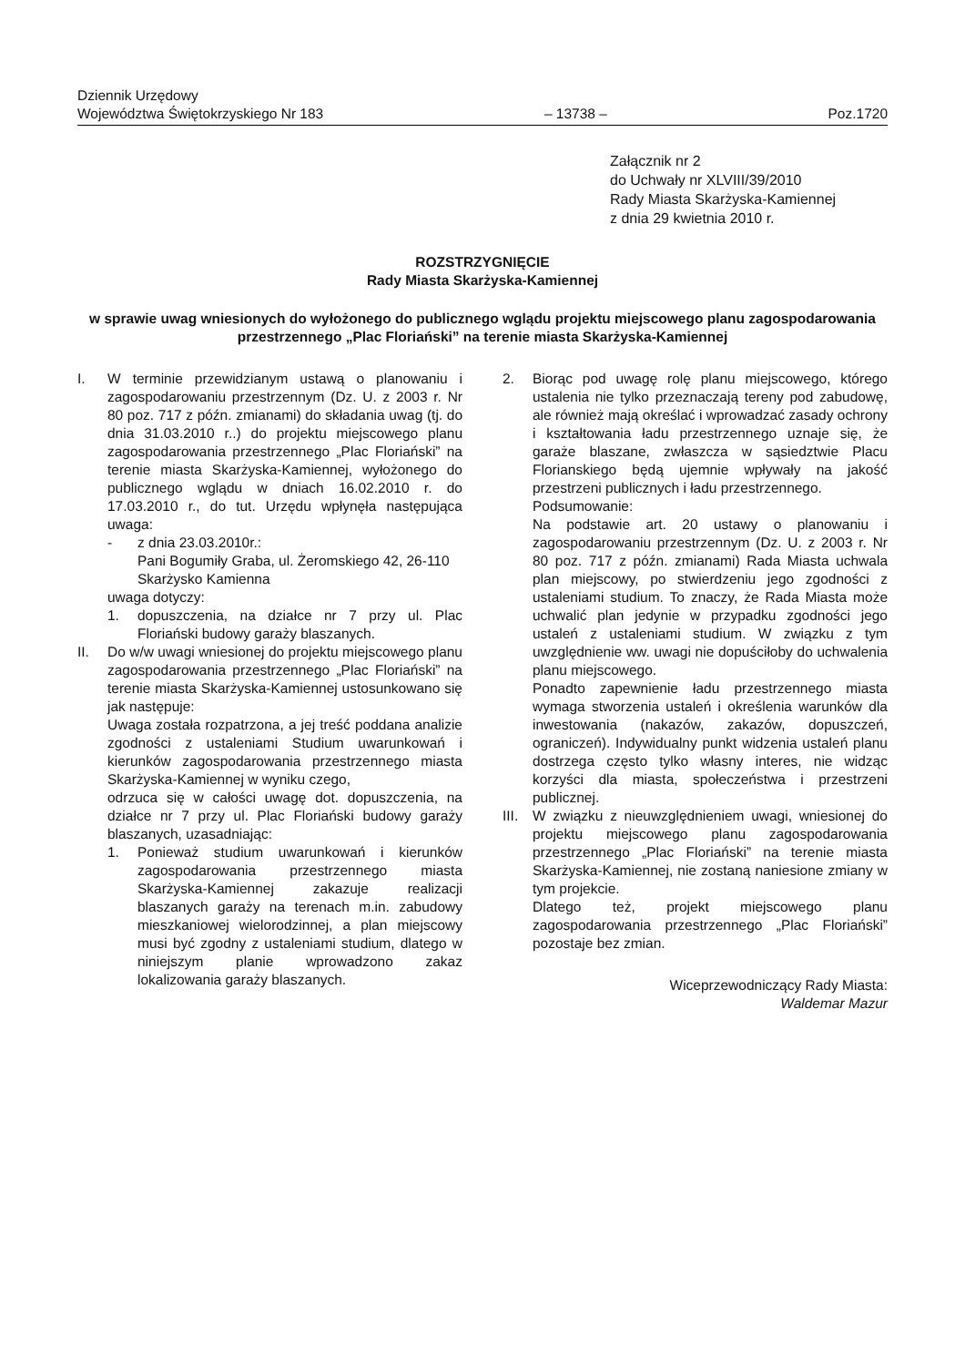Dziennik Urzędowy
Województwa Świętokrzyskiego Nr 183
– 13738 –
Poz.1720
Załącznik nr 2
do Uchwały nr XLVIII/39/2010
Rady Miasta Skarżyska-Kamiennej
z dnia 29 kwietnia 2010 r.
ROZSTRZYGNIĘCIE
Rady Miasta Skarżyska-Kamiennej
w sprawie uwag wniesionych do wyłożonego do publicznego wglądu projektu miejscowego planu zagospodarowania przestrzennego „Plac Floriański” na terenie miasta Skarżyska-Kamiennej
I. W terminie przewidzianym ustawą o planowaniu i zagospodarowaniu przestrzennym (Dz. U. z 2003 r. Nr 80 poz. 717 z późn. zmianami) do składania uwag (tj. do dnia 31.03.2010 r..) do projektu miejscowego planu zagospodarowania przestrzennego „Plac Floriański” na terenie miasta Skarżyska-Kamiennej, wyłożonego do publicznego wglądu w dniach 16.02.2010 r. do 17.03.2010 r., do tut. Urzędu wpłynęła następująca uwaga:
- z dnia 23.03.2010r.:
Pani Bogumiły Graba, ul. Żeromskiego 42, 26-110 Skarżysko Kamienna
uwaga dotyczy:
1. dopuszczenia, na działce nr 7 przy ul. Plac Floriański budowy garaży blaszanych.
II. Do w/w uwagi wniesionej do projektu miejscowego planu zagospodarowania przestrzennego „Plac Floriański” na terenie miasta Skarżyska-Kamiennej ustosunkowano się jak następuje:
Uwaga została rozpatrzona, a jej treść poddana analizie zgodności z ustaleniami Studium uwarunkowań i kierunków zagospodarowania przestrzennego miasta Skarżyska-Kamiennej w wyniku czego,
odrzuca się w całości uwagę dot. dopuszczenia, na działce nr 7 przy ul. Plac Floriański budowy garaży blaszanych, uzasadniając:
1. Ponieważ studium uwarunkowań i kierunków zagospodarowania przestrzennego miasta Skarżyska-Kamiennej zakazuje realizacji blaszanych garaży na terenach m.in. zabudowy mieszkaniowej wielorodzinnej, a plan miejscowy musi być zgodny z ustaleniami studium, dlatego w niniejszym planie wprowadzono zakaz lokalizowania garaży blaszanych.
2. Biorąc pod uwagę rolę planu miejscowego, którego ustalenia nie tylko przeznaczają tereny pod zabudowę, ale również mają określać i wprowadzać zasady ochrony i kształtowania ładu przestrzennego uznaje się, że garaże blaszane, zwłaszcza w sąsiedztwie Placu Florianskiego będą ujemnie wpływały na jakość przestrzeni publicznych i ładu przestrzennego.
Podsumowanie:
Na podstawie art. 20 ustawy o planowaniu i zagospodarowaniu przestrzennym (Dz. U. z 2003 r. Nr 80 poz. 717 z późn. zmianami) Rada Miasta uchwala plan miejscowy, po stwierdzeniu jego zgodności z ustaleniami studium. To znaczy, że Rada Miasta może uchwalić plan jedynie w przypadku zgodności jego ustaleń z ustaleniami studium. W związku z tym uwzględnienie ww. uwagi nie dopuściłoby do uchwalenia planu miejscowego.
Ponadto zapewnienie ładu przestrzennego miasta wymaga stworzenia ustaleń i określenia warunków dla inwestowania (nakazów, zakazów, dopuszczeń, ograniczeń). Indywidualny punkt widzenia ustaleń planu dostrzega często tylko własny interes, nie widząc korzyści dla miasta, społeczeństwa i przestrzeni publicznej.
III.
W związku z nieuwzględnieniem uwagi, wniesionej do projektu miejscowego planu zagospodarowania przestrzennego „Plac Floriański” na terenie miasta Skarżyska-Kamiennej, nie zostaną naniesione zmiany w tym projekcie.
Dlatego też, projekt miejscowego planu zagospodarowania przestrzennego „Plac Floriański” pozostaje bez zmian.
Wiceprzewodniczący Rady Miasta:
Waldemar Mazur